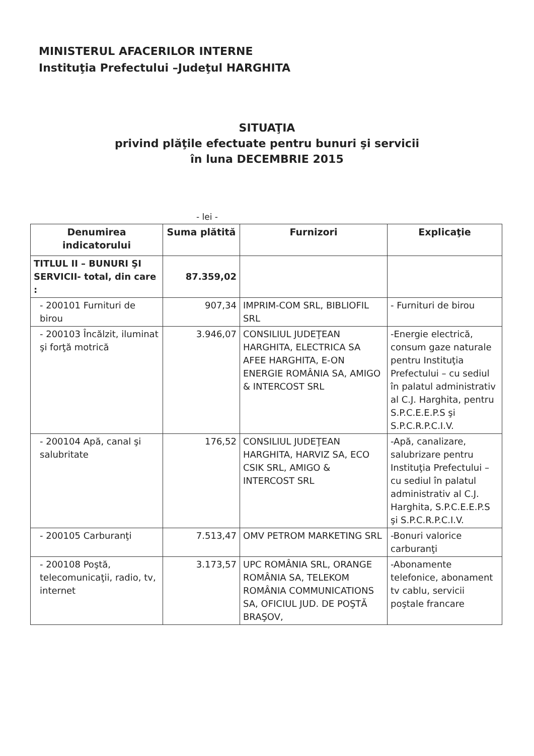MINISTERUL AFACERILOR INTERNE
Instituţia Prefectului –Judeţul HARGHITA
SITUAŢIA
privind plăţile efectuate pentru bunuri şi servicii
în luna DECEMBRIE 2015
- lei -
| Denumirea indicatorului | Suma plătită | Furnizori | Explicaţie |
| --- | --- | --- | --- |
| TITLUL II – BUNURI ŞI SERVICII- total, din care : | 87.359,02 | | |
| - 200101 Furnituri de birou | 907,34 | IMPRIM-COM SRL, BIBLIOFIL SRL | - Furnituri de birou |
| - 200103 Încălzit, iluminat şi forţă motrică | 3.946,07 | CONSILIUL JUDEŢEAN HARGHITA, ELECTRICA SA AFEE HARGHITA, E-ON ENERGIE ROMÂNIA SA, AMIGO & INTERCOST SRL | -Energie electrică, consum gaze naturale pentru Instituţia Prefectului – cu sediul în palatul administrativ al C.J. Harghita, pentru S.P.C.E.E.P.S şi S.P.C.R.P.C.I.V. |
| - 200104 Apă, canal şi salubritate | 176,52 | CONSILIUL JUDEŢEAN HARGHITA, HARVIZ SA, ECO CSIK SRL, AMIGO & INTERCOST SRL | -Apă, canalizare, salubrizare pentru Instituţia Prefectului – cu sediul în palatul administrativ al C.J. Harghita, S.P.C.E.E.P.S şi S.P.C.R.P.C.I.V. |
| - 200105 Carburanţi | 7.513,47 | OMV PETROM MARKETING SRL | -Bonuri valorice carburanţi |
| - 200108 Poştă, telecomunicaţii, radio, tv, internet | 3.173,57 | UPC ROMÂNIA SRL, ORANGE ROMÂNIA SA, TELEKOM ROMÂNIA COMMUNICATIONS SA, OFICIUL JUD. DE POŞTĂ BRAŞOV, | -Abonamente telefonice, abonament tv cablu, servicii poştale francare |